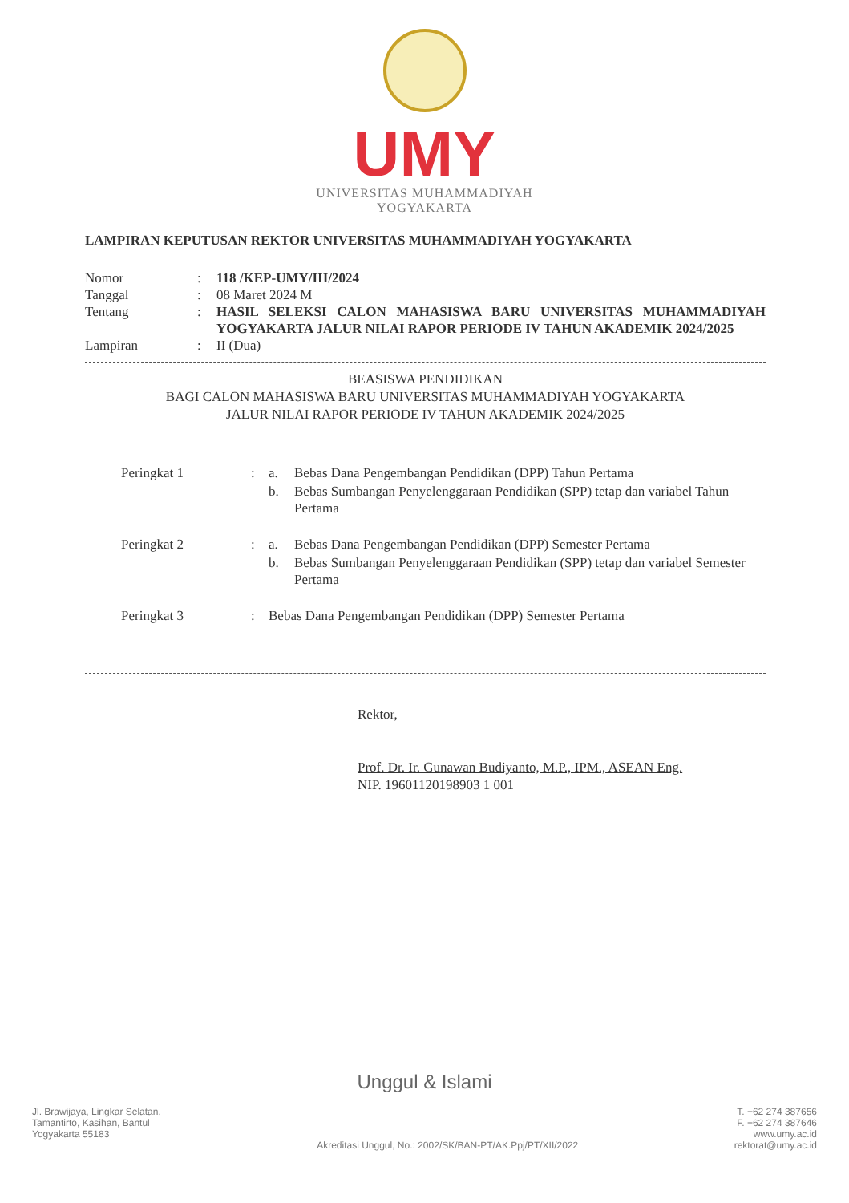UMY
UNIVERSITAS MUHAMMADIYAH
YOGYAKARTA
LAMPIRAN KEPUTUSAN REKTOR UNIVERSITAS MUHAMMADIYAH YOGYAKARTA
| Nomor | : | 118 /KEP-UMY/III/2024 |
| Tanggal | : | 08 Maret 2024 M |
| Tentang | : | HASIL SELEKSI CALON MAHASISWA BARU UNIVERSITAS MUHAMMADIYAH YOGYAKARTA JALUR NILAI RAPOR PERIODE IV TAHUN AKADEMIK 2024/2025 |
| Lampiran | : | II (Dua) |
BEASISWA PENDIDIKAN
BAGI CALON MAHASISWA BARU UNIVERSITAS MUHAMMADIYAH YOGYAKARTA
JALUR NILAI RAPOR PERIODE IV TAHUN AKADEMIK 2024/2025
| Peringkat 1 | : | a. | Bebas Dana Pengembangan Pendidikan (DPP) Tahun Pertama |
| | | b. | Bebas Sumbangan Penyelenggaraan Pendidikan (SPP) tetap dan variabel Tahun Pertama |
| Peringkat 2 | : | a. | Bebas Dana Pengembangan Pendidikan (DPP) Semester Pertama |
| | | b. | Bebas Sumbangan Penyelenggaraan Pendidikan (SPP) tetap dan variabel Semester Pertama |
| Peringkat 3 | : | Bebas Dana Pengembangan Pendidikan (DPP) Semester Pertama | |
Rektor,
Prof. Dr. Ir. Gunawan Budiyanto, M.P., IPM., ASEAN Eng.
NIP. 19601120198903 1 001
Unggul & Islami
Jl. Brawijaya, Lingkar Selatan,
Tamantirto, Kasihan, Bantul
Yogyakarta 55183
Akreditasi Unggul, No.: 2002/SK/BAN-PT/AK.Ppj/PT/XII/2022
T. +62 274 387656
F. +62 274 387646
www.umy.ac.id
rektorat@umy.ac.id